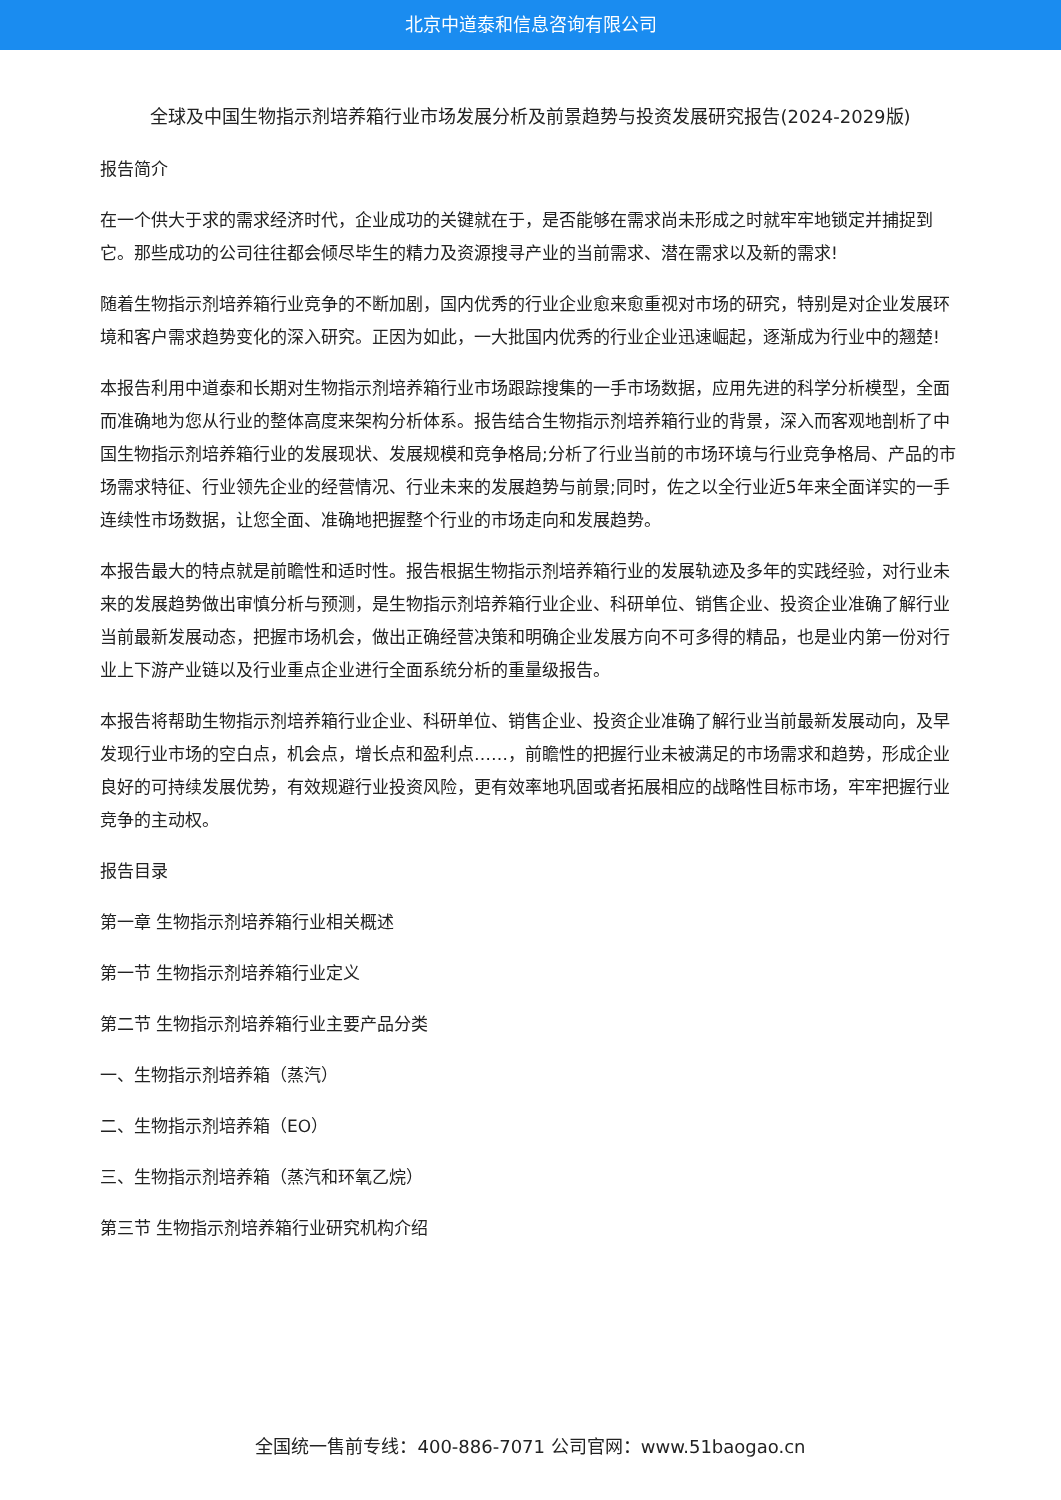北京中道泰和信息咨询有限公司
全球及中国生物指示剂培养箱行业市场发展分析及前景趋势与投资发展研究报告(2024-2029版)
报告简介
在一个供大于求的需求经济时代，企业成功的关键就在于，是否能够在需求尚未形成之时就牢牢地锁定并捕捉到它。那些成功的公司往往都会倾尽毕生的精力及资源搜寻产业的当前需求、潜在需求以及新的需求!
随着生物指示剂培养箱行业竞争的不断加剧，国内优秀的行业企业愈来愈重视对市场的研究，特别是对企业发展环境和客户需求趋势变化的深入研究。正因为如此，一大批国内优秀的行业企业迅速崛起，逐渐成为行业中的翘楚!
本报告利用中道泰和长期对生物指示剂培养箱行业市场跟踪搜集的一手市场数据，应用先进的科学分析模型，全面而准确地为您从行业的整体高度来架构分析体系。报告结合生物指示剂培养箱行业的背景，深入而客观地剖析了中国生物指示剂培养箱行业的发展现状、发展规模和竞争格局;分析了行业当前的市场环境与行业竞争格局、产品的市场需求特征、行业领先企业的经营情况、行业未来的发展趋势与前景;同时，佐之以全行业近5年来全面详实的一手连续性市场数据，让您全面、准确地把握整个行业的市场走向和发展趋势。
本报告最大的特点就是前瞻性和适时性。报告根据生物指示剂培养箱行业的发展轨迹及多年的实践经验，对行业未来的发展趋势做出审慎分析与预测，是生物指示剂培养箱行业企业、科研单位、销售企业、投资企业准确了解行业当前最新发展动态，把握市场机会，做出正确经营决策和明确企业发展方向不可多得的精品，也是业内第一份对行业上下游产业链以及行业重点企业进行全面系统分析的重量级报告。
本报告将帮助生物指示剂培养箱行业企业、科研单位、销售企业、投资企业准确了解行业当前最新发展动向，及早发现行业市场的空白点，机会点，增长点和盈利点……，前瞻性的把握行业未被满足的市场需求和趋势，形成企业良好的可持续发展优势，有效规避行业投资风险，更有效率地巩固或者拓展相应的战略性目标市场，牢牢把握行业竞争的主动权。
报告目录
第一章 生物指示剂培养箱行业相关概述
第一节 生物指示剂培养箱行业定义
第二节 生物指示剂培养箱行业主要产品分类
一、生物指示剂培养箱（蒸汽）
二、生物指示剂培养箱（EO）
三、生物指示剂培养箱（蒸汽和环氧乙烷）
第三节 生物指示剂培养箱行业研究机构介绍
全国统一售前专线：400-886-7071 公司官网：www.51baogao.cn